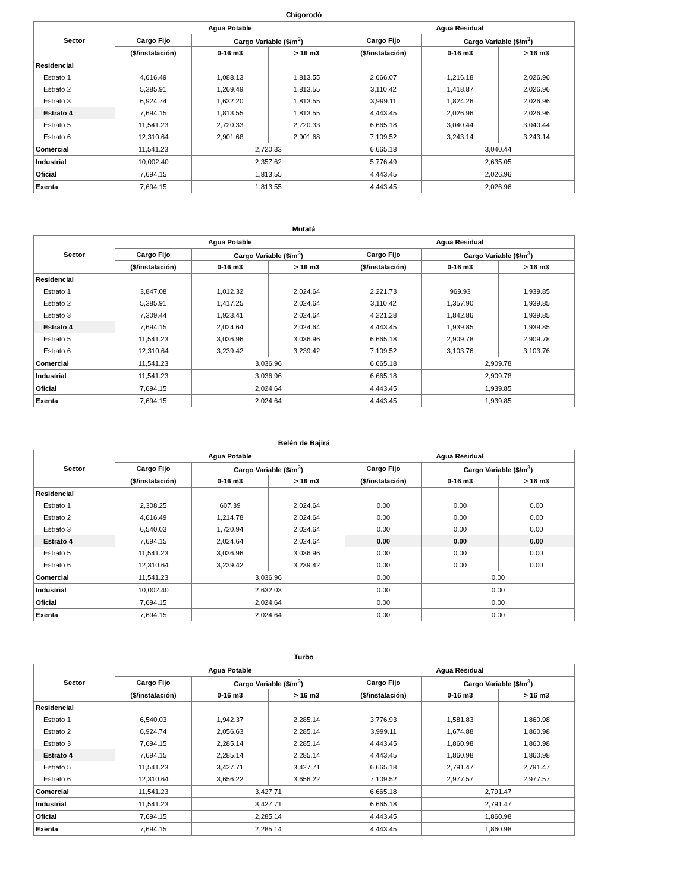Chigorodó
| Sector | Agua Potable | | | Agua Residual | | |
| --- | --- | --- | --- | --- | --- | --- |
| | Cargo Fijo | Cargo Variable ($/m<sup>3</sup>) | | Cargo Fijo | Cargo Variable ($/m<sup>3</sup>) | |
| | ($/instalación) | 0-16 m3 | > 16 m3 | ($/instalación) | 0-16 m3 | > 16 m3 |
| Residencial | | | | | | |
| Estrato 1 | 4,616.49 | 1,088.13 | 1,813.55 | 2,666.07 | 1,216.18 | 2,026.96 |
| Estrato 2 | 5,385.91 | 1,269.49 | 1,813.55 | 3,110.42 | 1,418.87 | 2,026.96 |
| Estrato 3 | 6,924.74 | 1,632.20 | 1,813.55 | 3,999.11 | 1,824.26 | 2,026.96 |
| Estrato 4 | 7,694.15 | 1,813.55 | 1,813.55 | 4,443.45 | 2,026.96 | 2,026.96 |
| Estrato 5 | 11,541.23 | 2,720.33 | 2,720.33 | 6,665.18 | 3,040.44 | 3,040.44 |
| Estrato 6 | 12,310.64 | 2,901.68 | 2,901.68 | 7,109.52 | 3,243.14 | 3,243.14 |
| Comercial | 11,541.23 | 2,720.33 | | 6,665.18 | 3,040.44 | |
| Industrial | 10,002.40 | 2,357.62 | | 5,776.49 | 2,635.05 | |
| Oficial | 7,694.15 | 1,813.55 | | 4,443.45 | 2,026.96 | |
| Exenta | 7,694.15 | 1,813.55 | | 4,443.45 | 2,026.96 | |
Mutatá
| Sector | Agua Potable | | | Agua Residual | | |
| --- | --- | --- | --- | --- | --- | --- |
| | Cargo Fijo | Cargo Variable ($/m<sup>3</sup>) | | Cargo Fijo | Cargo Variable ($/m<sup>3</sup>) | |
| | ($/instalación) | 0-16 m3 | > 16 m3 | ($/instalación) | 0-16 m3 | > 16 m3 |
| Residencial | | | | | | |
| Estrato 1 | 3,847.08 | 1,012.32 | 2,024.64 | 2,221.73 | 969.93 | 1,939.85 |
| Estrato 2 | 5,385.91 | 1,417.25 | 2,024.64 | 3,110.42 | 1,357.90 | 1,939.85 |
| Estrato 3 | 7,309.44 | 1,923.41 | 2,024.64 | 4,221.28 | 1,842.86 | 1,939.85 |
| Estrato 4 | 7,694.15 | 2,024.64 | 2,024.64 | 4,443.45 | 1,939.85 | 1,939.85 |
| Estrato 5 | 11,541.23 | 3,036.96 | 3,036.96 | 6,665.18 | 2,909.78 | 2,909.78 |
| Estrato 6 | 12,310.64 | 3,239.42 | 3,239.42 | 7,109.52 | 3,103.76 | 3,103.76 |
| Comercial | 11,541.23 | 3,036.96 | | 6,665.18 | 2,909.78 | |
| Industrial | 11,541.23 | 3,036.96 | | 6,665.18 | 2,909.78 | |
| Oficial | 7,694.15 | 2,024.64 | | 4,443.45 | 1,939.85 | |
| Exenta | 7,694.15 | 2,024.64 | | 4,443.45 | 1,939.85 | |
Belén de Bajirá
| Sector | Agua Potable | | | Agua Residual | | |
| --- | --- | --- | --- | --- | --- | --- |
| | Cargo Fijo | Cargo Variable ($/m<sup>3</sup>) | | Cargo Fijo | Cargo Variable ($/m<sup>3</sup>) | |
| | ($/instalación) | 0-16 m3 | > 16 m3 | ($/instalación) | 0-16 m3 | > 16 m3 |
| Residencial | | | | | | |
| Estrato 1 | 2,308.25 | 607.39 | 2,024.64 | 0.00 | 0.00 | 0.00 |
| Estrato 2 | 4,616.49 | 1,214.78 | 2,024.64 | 0.00 | 0.00 | 0.00 |
| Estrato 3 | 6,540.03 | 1,720.94 | 2,024.64 | 0.00 | 0.00 | 0.00 |
| Estrato 4 | 7,694.15 | 2,024.64 | 2,024.64 | 0.00 | 0.00 | 0.00 |
| Estrato 5 | 11,541.23 | 3,036.96 | 3,036.96 | 0.00 | 0.00 | 0.00 |
| Estrato 6 | 12,310.64 | 3,239.42 | 3,239.42 | 0.00 | 0.00 | 0.00 |
| Comercial | 11,541.23 | 3,036.96 | | 0.00 | 0.00 | |
| Industrial | 10,002.40 | 2,632.03 | | 0.00 | 0.00 | |
| Oficial | 7,694.15 | 2,024.64 | | 0.00 | 0.00 | |
| Exenta | 7,694.15 | 2,024.64 | | 0.00 | 0.00 | |
Turbo
| Sector | Agua Potable | | | Agua Residual | | |
| --- | --- | --- | --- | --- | --- | --- |
| | Cargo Fijo | Cargo Variable ($/m<sup>3</sup>) | | Cargo Fijo | Cargo Variable ($/m<sup>3</sup>) | |
| | ($/instalación) | 0-16 m3 | > 16 m3 | ($/instalación) | 0-16 m3 | > 16 m3 |
| Residencial | | | | | | |
| Estrato 1 | 6,540.03 | 1,942.37 | 2,285.14 | 3,776.93 | 1,581.83 | 1,860.98 |
| Estrato 2 | 6,924.74 | 2,056.63 | 2,285.14 | 3,999.11 | 1,674.88 | 1,860.98 |
| Estrato 3 | 7,694.15 | 2,285.14 | 2,285.14 | 4,443.45 | 1,860.98 | 1,860.98 |
| Estrato 4 | 7,694.15 | 2,285.14 | 2,285.14 | 4,443.45 | 1,860.98 | 1,860.98 |
| Estrato 5 | 11,541.23 | 3,427.71 | 3,427.71 | 6,665.18 | 2,791.47 | 2,791.47 |
| Estrato 6 | 12,310.64 | 3,656.22 | 3,656.22 | 7,109.52 | 2,977.57 | 2,977.57 |
| Comercial | 11,541.23 | 3,427.71 | | 6,665.18 | 2,791.47 | |
| Industrial | 11,541.23 | 3,427.71 | | 6,665.18 | 2,791.47 | |
| Oficial | 7,694.15 | 2,285.14 | | 4,443.45 | 1,860.98 | |
| Exenta | 7,694.15 | 2,285.14 | | 4,443.45 | 1,860.98 | |